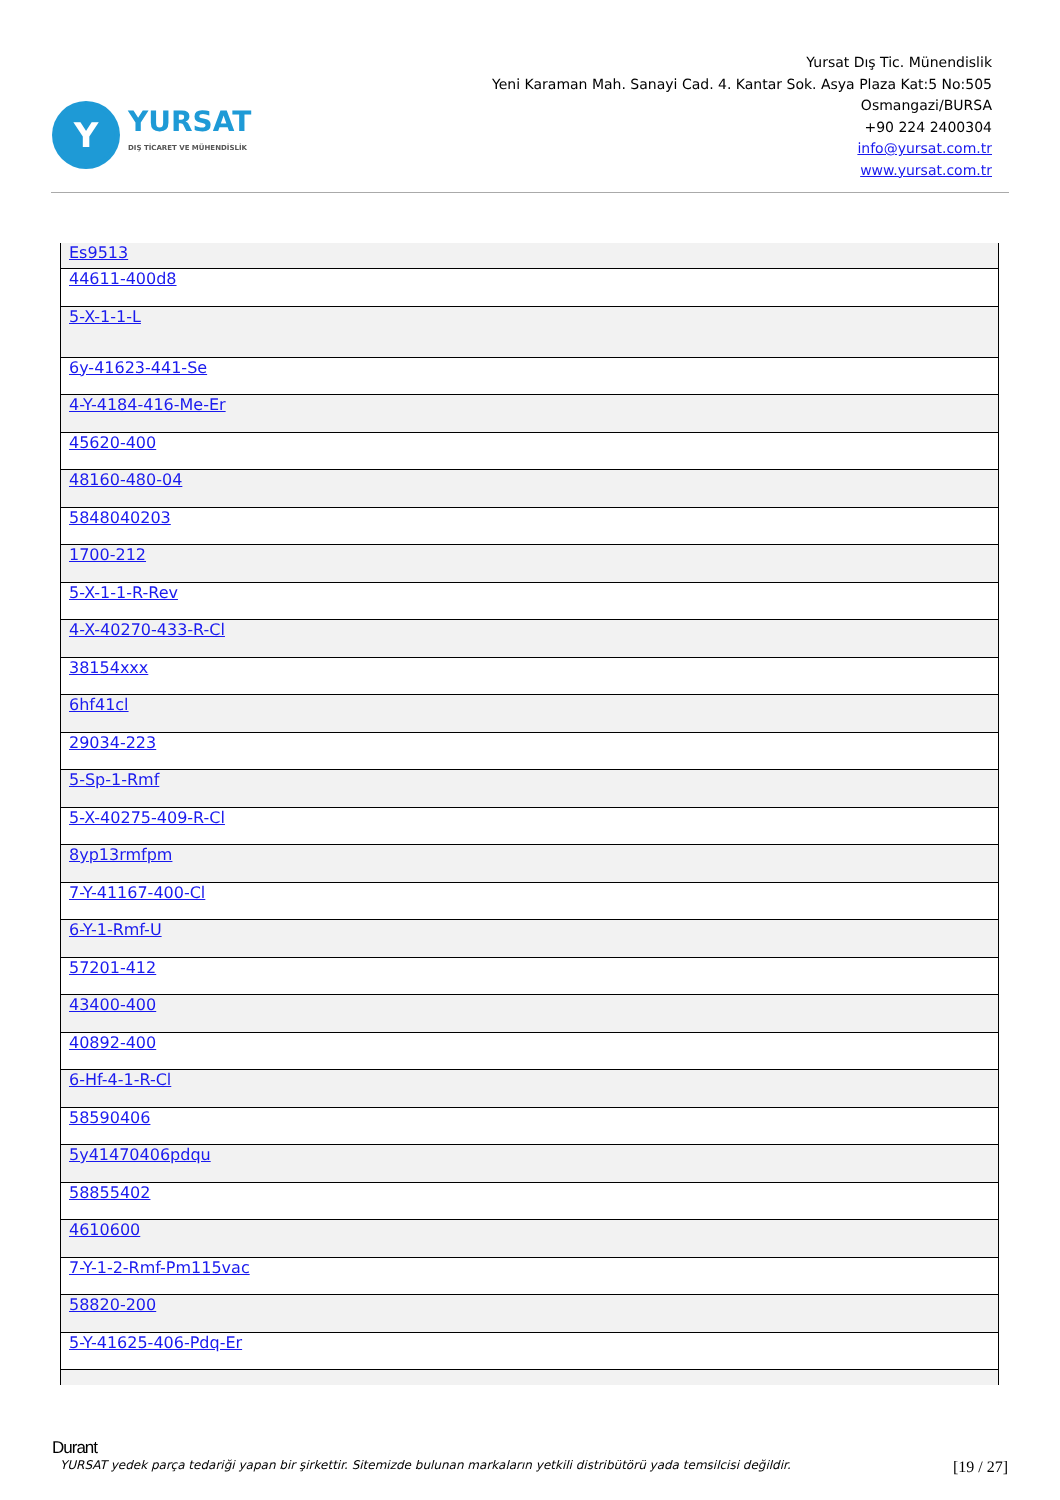Y
YURSAT
DIŞ TİCARET VE MÜHENDİSLİK
Yursat Dış Tic. Münendislik
Yeni Karaman Mah. Sanayi Cad. 4. Kantar Sok. Asya Plaza Kat:5 No:505
Osmangazi/BURSA
+90 224 2400304
info@yursat.com.tr
www.yursat.com.tr
| Es9513 |
| 44611-400d8 |
| 5-X-1-1-L |
| 6y-41623-441-Se |
| 4-Y-4184-416-Me-Er |
| 45620-400 |
| 48160-480-04 |
| 5848040203 |
| 1700-212 |
| 5-X-1-1-R-Rev |
| 4-X-40270-433-R-Cl |
| 38154xxx |
| 6hf41cl |
| 29034-223 |
| 5-Sp-1-Rmf |
| 5-X-40275-409-R-Cl |
| 8yp13rmfpm |
| 7-Y-41167-400-Cl |
| 6-Y-1-Rmf-U |
| 57201-412 |
| 43400-400 |
| 40892-400 |
| 6-Hf-4-1-R-Cl |
| 58590406 |
| 5y41470406pdqu |
| 58855402 |
| 4610600 |
| 7-Y-1-2-Rmf-Pm115vac |
| 58820-200 |
| 5-Y-41625-406-Pdq-Er |
Durant
YURSAT yedek parça tedariği yapan bir şirkettir. Sitemizde bulunan markaların yetkili distribütörü yada temsilcisi değildir. [19 / 27]